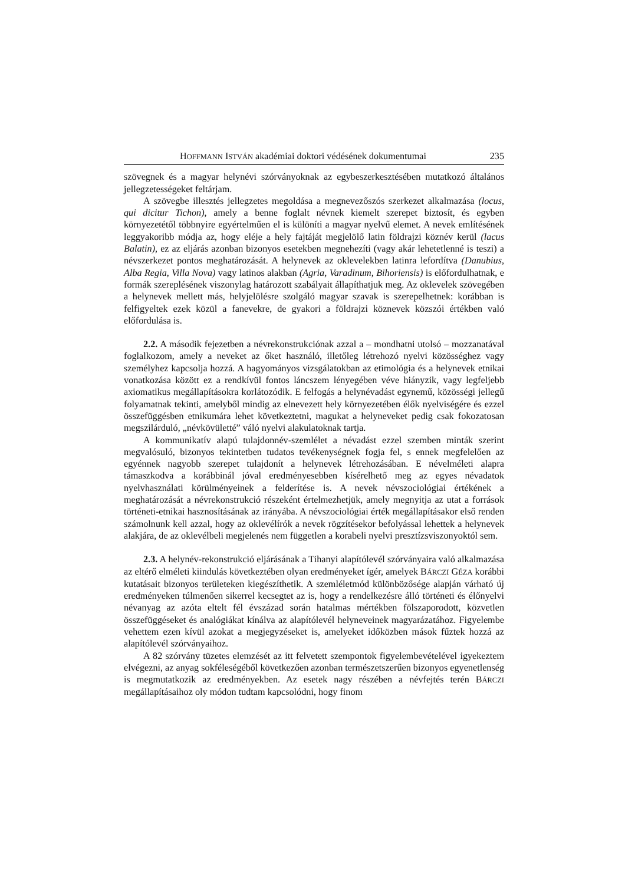HOFFMANN ISTVÁN akadémiai doktori védésének dokumentumai 235
szövegnek és a magyar helynévi szórványoknak az egybeszerkesztésében mutatkozó általános jellegzetességeket feltárjam.
A szövegbe illesztés jellegzetes megoldása a megnevezőszós szerkezet alkalmazása (locus, qui dicitur Tichon), amely a benne foglalt névnek kiemelt szerepet biztosít, és egyben környezetétől többnyire egyértelműen el is különíti a magyar nyelvű elemet. A nevek említésének leggyakoribb módja az, hogy eléje a hely fajtáját megjelölő latin földrajzi köznév kerül (lacus Balatin), ez az eljárás azonban bizonyos esetekben megnehezíti (vagy akár lehetetlenné is teszi) a névszerkezet pontos meghatározását. A helynevek az oklevelekben latinra lefordítva (Danubius, Alba Regia, Villa Nova) vagy latinos alakban (Agria, Varadinum, Bihoriensis) is előfordulhatnak, e formák szereplésének viszonylag határozott szabályait állapíthatjuk meg. Az oklevelek szövegében a helynevek mellett más, helyjelölésre szolgáló magyar szavak is szerepelhetnek: korábban is felfigyeltek ezek közül a fanevekre, de gyakori a földrajzi köznevek közszói értékben való előfordulása is.
2.2. A második fejezetben a névrekonstrukciónak azzal a – mondhatni utolsó – mozzanatával foglalkozom, amely a neveket az őket használó, illetőleg létrehozó nyelvi közösséghez vagy személyhez kapcsolja hozzá. A hagyományos vizsgálatokban az etimológia és a helynevek etnikai vonatkozása között ez a rendkívül fontos láncszem lényegében véve hiányzik, vagy legfeljebb axiomatikus megállapításokra korlátozódik. E felfogás a helynévadást egynemű, közösségi jellegű folyamatnak tekinti, amelyből mindig az elnevezett hely környezetében élők nyelviségére és ezzel összefüggésben etnikumára lehet következtetni, magukat a helyneveket pedig csak fokozatosan megszilárduló, „névkövületté” váló nyelvi alakulatoknak tartja.
A kommunikatív alapú tulajdonnév-szemlélet a névadást ezzel szemben minták szerint megvalósuló, bizonyos tekintetben tudatos tevékenységnek fogja fel, s ennek megfelelően az egyénnek nagyobb szerepet tulajdonít a helynevek létrehozásában. E névelméleti alapra támaszkodva a korábbinál jóval eredményesebben kísérelhető meg az egyes névadatok nyelvhasználati körülményeinek a felderítése is. A nevek névszociológiai értékének a meghatározását a névrekonstrukció részeként értelmezhetjük, amely megnyitja az utat a források történeti-etnikai hasznosításának az irányába. A névszociológiai érték megállapításakor első renden számolnunk kell azzal, hogy az oklevélírók a nevek rögzítésekor befolyással lehettek a helynevek alakjára, de az oklevélbeli megjelenés nem független a korabeli nyelvi presztízsviszonyoktól sem.
2.3. A helynév-rekonstrukció eljárásának a Tihanyi alapítólevél szórványaira való alkalmazása az eltérő elméleti kiindulás következtében olyan eredményeket ígér, amelyek BÁRCZI GÉZA korábbi kutatásait bizonyos területeken kiegészíthetik. A szemléletmód különbözősége alapján várható új eredményeken túlmenően sikerrel kecsegtet az is, hogy a rendelkezésre álló történeti és élőnyelvi névanyag az azóta eltelt fél évszázad során hatalmas mértékben fölszaporodott, közvetlen összefüggéseket és analógiákat kínálva az alapítólevél helyneveinek magyarázatához. Figyelembe vehettem ezen kívül azokat a megjegyzéseket is, amelyeket időközben mások fűztek hozzá az alapítólevél szórványaihoz.
A 82 szórvány tüzetes elemzését az itt felvetett szempontok figyelembevételével igyekeztem elvégezni, az anyag sokféleségéből következően azonban természetszerűen bizonyos egyenetlenség is megmutatkozik az eredményekben. Az esetek nagy részében a névfejtés terén BÁRCZI megállapításaihoz oly módon tudtam kapcsolódni, hogy finom